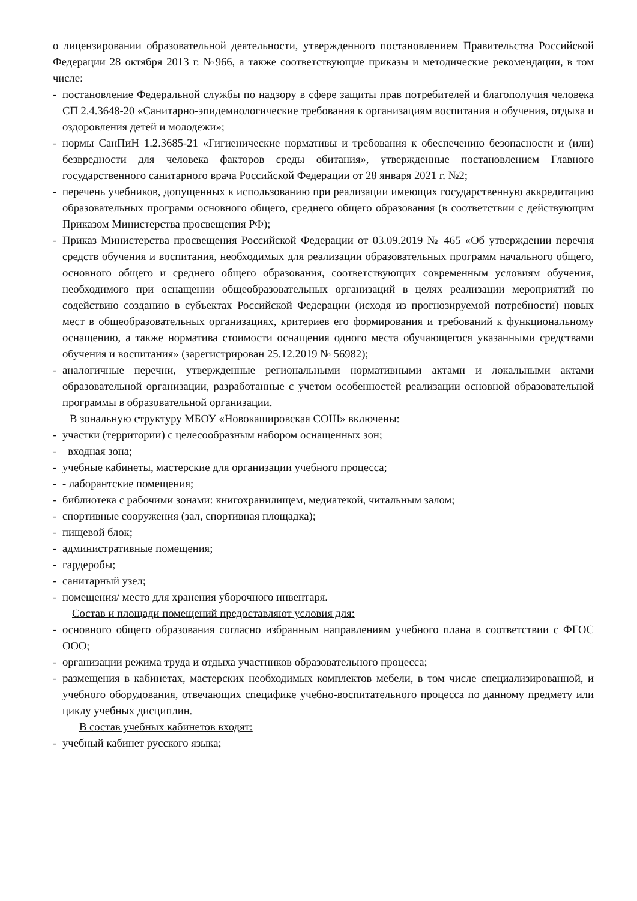о лицензировании образовательной деятельности, утвержденного постановлением Правительства Российской Федерации 28 октября 2013 г. №966, а также соответствующие приказы и методические рекомендации, в том числе:
- постановление Федеральной службы по надзору в сфере защиты прав потребителей и благополучия человека СП 2.4.3648-20 «Санитарно-эпидемиологические требования к организациям воспитания и обучения, отдыха и оздоровления детей и молодежи»;
- нормы СанПиН 1.2.3685-21 «Гигиенические нормативы и требования к обеспечению безопасности и (или) безвредности для человека факторов среды обитания», утвержденные постановлением Главного государственного санитарного врача Российской Федерации от 28 января 2021 г. №2;
- перечень учебников, допущенных к использованию при реализации имеющих государственную аккредитацию образовательных программ основного общего, среднего общего образования (в соответствии с действующим Приказом Министерства просвещения РФ);
- Приказ Министерства просвещения Российской Федерации от 03.09.2019 № 465 «Об утверждении перечня средств обучения и воспитания, необходимых для реализации образовательных программ начального общего, основного общего и среднего общего образования, соответствующих современным условиям обучения, необходимого при оснащении общеобразовательных организаций в целях реализации мероприятий по содействию созданию в субъектах Российской Федерации (исходя из прогнозируемой потребности) новых мест в общеобразовательных организациях, критериев его формирования и требований к функциональному оснащению, а также норматива стоимости оснащения одного места обучающегося указанными средствами обучения и воспитания» (зарегистрирован 25.12.2019 № 56982);
- аналогичные перечни, утвержденные региональными нормативными актами и локальными актами образовательной организации, разработанные с учетом особенностей реализации основной образовательной программы в образовательной организации.
В зональную структуру МБОУ «Новокашировская СОШ» включены:
- участки (территории) с целесообразным набором оснащенных зон;
- входная зона;
- учебные кабинеты, мастерские для организации учебного процесса;
- - лаборантские помещения;
- библиотека с рабочими зонами: книгохранилищем, медиатекой, читальным залом;
- спортивные сооружения (зал, спортивная площадка);
- пищевой блок;
- административные помещения;
- гардеробы;
- санитарный узел;
- помещения/ место для хранения уборочного инвентаря.
Состав и площади помещений предоставляют условия для:
- основного общего образования согласно избранным направлениям учебного плана в соответствии с ФГОС ООО;
- организации режима труда и отдыха участников образовательного процесса;
- размещения в кабинетах, мастерских необходимых комплектов мебели, в том числе специализированной, и учебного оборудования, отвечающих специфике учебно-воспитательного процесса по данному предмету или циклу учебных дисциплин.
В состав учебных кабинетов входят:
- учебный кабинет русского языка;